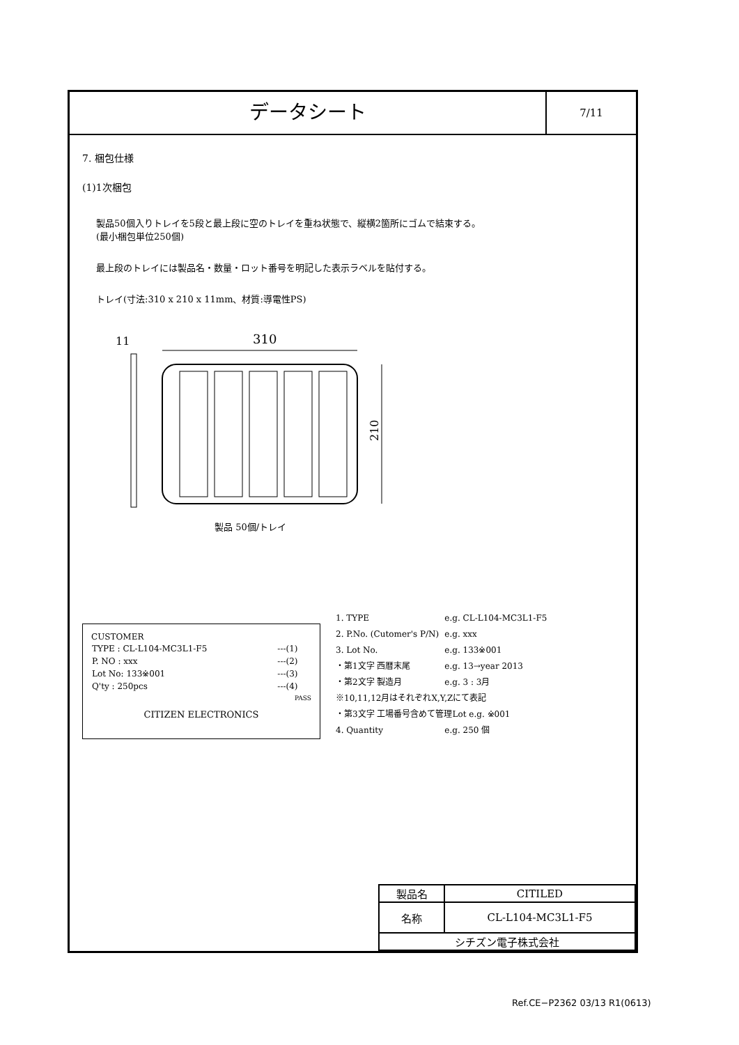データシート
7/11
7. 梱包仕様
(1)1次梱包
製品50個入りトレイを5段と最上段に空のトレイを重ね状態で、縦横2箇所にゴムで結束する。
(最小梱包単位250個)
最上段のトレイには製品名・数量・ロット番号を明記した表示ラベルを貼付する。
トレイ(寸法:310 x 210 x 11mm、材質:導電性PS)
11
310
210
製品 50個/トレイ
CUSTOMER
| TYPE : CL-L104-MC3L1-F5 | ---(1) |
| P. NO : xxx | ---(2) |
| Lot No: 133※001 | ---(3) |
| Q'ty : 250pcs | ---(4) |
PASS
CITIZEN ELECTRONICS
| 1. TYPE | e.g. CL-L104-MC3L1-F5 |
| 2. P.No. (Cutomer's P/N) | e.g. xxx |
| 3. Lot No. | e.g. 133※001 |
| ・第1文字 西暦末尾 | e.g. 13→year 2013 |
| ・第2文字 製造月 | e.g. 3 : 3月 |
| ※10,11,12月はそれぞれX,Y,Zにて表記 | |
| ・第3文字 工場番号含めて管理Lot e.g. ※001 | |
| 4. Quantity | e.g. 250 個 |
| 製品名 | CITILED |
| 名称 | CL-L104-MC3L1-F5 |
| シチズン電子株式会社 | |
Ref.CE−P2362 03/13 R1(0613)